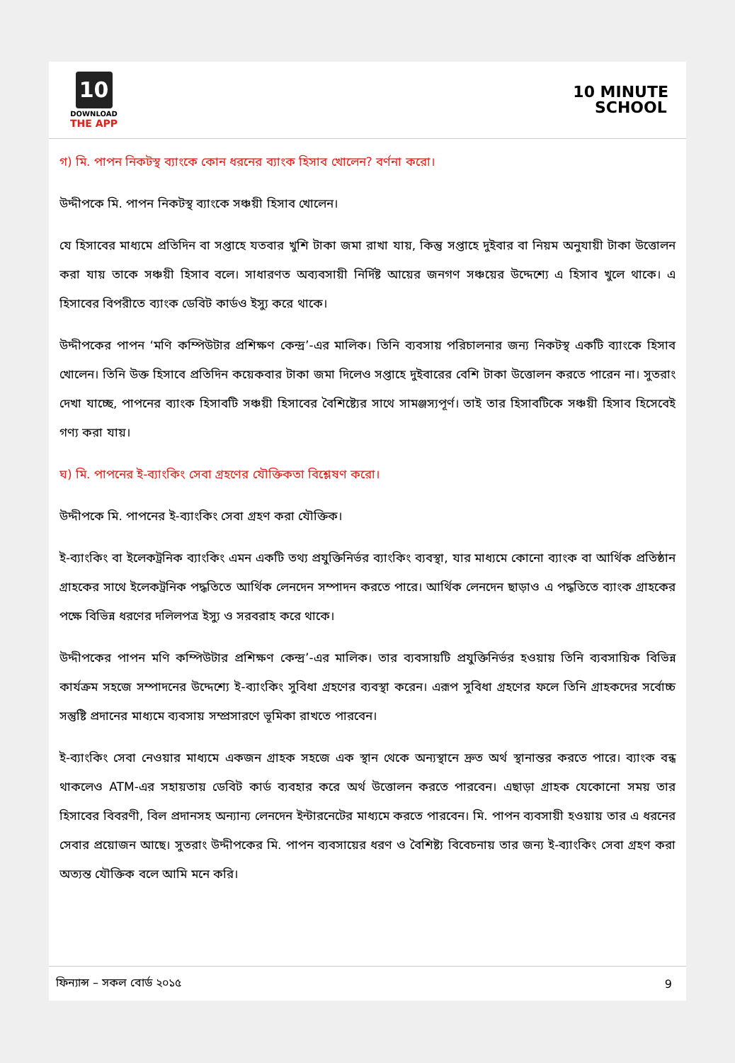10
DOWNLOAD
THE APP
10 MINUTE
SCHOOL
গ) মি. পাপন নিকটস্থ ব্যাংকে কোন ধরনের ব্যাংক হিসাব খোলেন? বর্ণনা করো।
উদ্দীপকে মি. পাপন নিকটস্থ ব্যাংকে সঞ্চয়ী হিসাব খোলেন।
যে হিসাবের মাধ্যমে প্রতিদিন বা সপ্তাহে যতবার খুশি টাকা জমা রাখা যায়, কিন্তু সপ্তাহে দুইবার বা নিয়ম অনুযায়ী টাকা উত্তোলন করা যায় তাকে সঞ্চয়ী হিসাব বলে। সাধারণত অব্যবসায়ী নির্দিষ্ট আয়ের জনগণ সঞ্চয়ের উদ্দেশ্যে এ হিসাব খুলে থাকে। এ হিসাবের বিপরীতে ব্যাংক ডেবিট কার্ডও ইস্যু করে থাকে।
উদ্দীপকের পাপন ‘মণি কম্পিউটার প্রশিক্ষণ কেন্দ্র’-এর মালিক। তিনি ব্যবসায় পরিচালনার জন্য নিকটস্থ একটি ব্যাংকে হিসাব খোলেন। তিনি উক্ত হিসাবে প্রতিদিন কয়েকবার টাকা জমা দিলেও সপ্তাহে দুইবারের বেশি টাকা উত্তোলন করতে পারেন না। সুতরাং দেখা যাচ্ছে, পাপনের ব্যাংক হিসাবটি সঞ্চয়ী হিসাবের বৈশিষ্ট্যের সাথে সামঞ্জস্যপূর্ণ। তাই তার হিসাবটিকে সঞ্চয়ী হিসাব হিসেবেই গণ্য করা যায়।
ঘ) মি. পাপনের ই-ব্যাংকিং সেবা গ্রহণের যৌক্তিকতা বিশ্লেষণ করো।
উদ্দীপকে মি. পাপনের ই-ব্যাংকিং সেবা গ্রহণ করা যৌক্তিক।
ই-ব্যাংকিং বা ইলেকট্রনিক ব্যাংকিং এমন একটি তথ্য প্রযুক্তিনির্ভর ব্যাংকিং ব্যবস্থা, যার মাধ্যমে কোনো ব্যাংক বা আর্থিক প্রতিষ্ঠান গ্রাহকের সাথে ইলেকট্রনিক পদ্ধতিতে আর্থিক লেনদেন সম্পাদন করতে পারে। আর্থিক লেনদেন ছাড়াও এ পদ্ধতিতে ব্যাংক গ্রাহকের পক্ষে বিভিন্ন ধরণের দলিলপত্র ইস্যু ও সরবরাহ করে থাকে।
উদ্দীপকের পাপন মণি কম্পিউটার প্রশিক্ষণ কেন্দ্র’-এর মালিক। তার ব্যবসায়টি প্রযুক্তিনির্ভর হওয়ায় তিনি ব্যবসায়িক বিভিন্ন কার্যক্রম সহজে সম্পাদনের উদ্দেশ্যে ই-ব্যাংকিং সুবিধা গ্রহণের ব্যবস্থা করেন। এরূপ সুবিধা গ্রহণের ফলে তিনি গ্রাহকদের সর্বোচ্চ সন্তুষ্টি প্রদানের মাধ্যমে ব্যবসায় সম্প্রসারণে ভূমিকা রাখতে পারবেন।
ই-ব্যাংকিং সেবা নেওয়ার মাধ্যমে একজন গ্রাহক সহজে এক স্থান থেকে অন্যস্থানে দ্রুত অর্থ স্থানান্তর করতে পারে। ব্যাংক বন্ধ থাকলেও ATM-এর সহায়তায় ডেবিট কার্ড ব্যবহার করে অর্থ উত্তোলন করতে পারবেন। এছাড়া গ্রাহক যেকোনো সময় তার হিসাবের বিবরণী, বিল প্রদানসহ অন্যান্য লেনদেন ইন্টারনেটের মাধ্যমে করতে পারবেন। মি. পাপন ব্যবসায়ী হওয়ায় তার এ ধরনের সেবার প্রয়োজন আছে। সুতরাং উদ্দীপকের মি. পাপন ব্যবসায়ের ধরণ ও বৈশিষ্ট্য বিবেচনায় তার জন্য ই-ব্যাংকিং সেবা গ্রহণ করা অত্যন্ত যৌক্তিক বলে আমি মনে করি।
ফিন্যান্স – সকল বোর্ড ২০১৫ 9